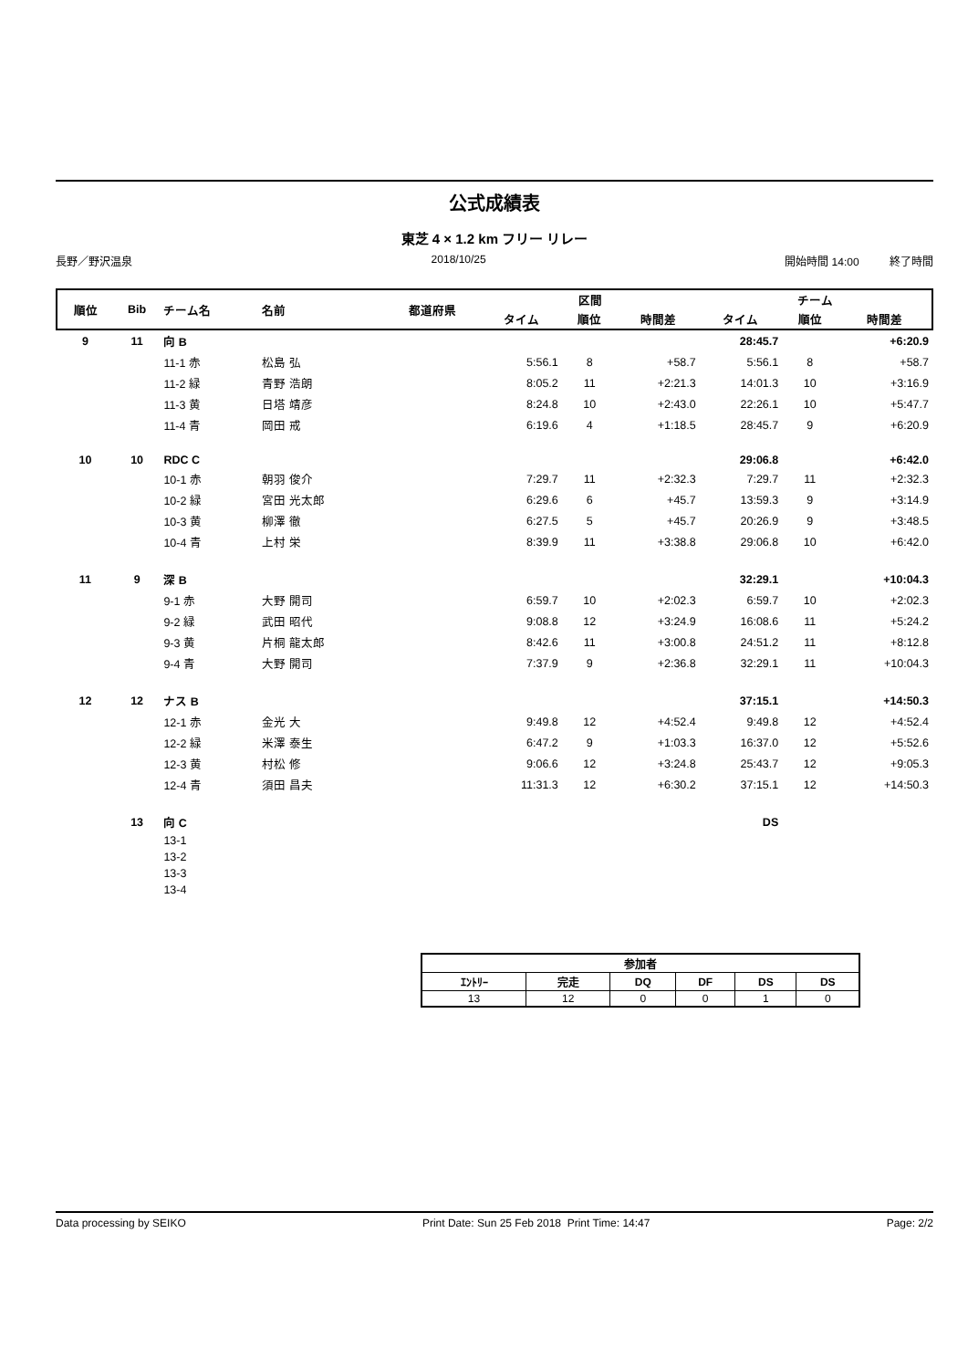公式成績表
東芝 4 × 1.2 km フリー リレー
長野／野沢温泉 2018/10/25 開始時間 14:00 終了時間
| 順位 | Bib | チーム名 | 名前 | 都道府県 | 区間 | | | チーム | | |
| --- | --- | --- | --- | --- | --- | --- | --- | --- | --- | --- |
| | | | | | タイム | 順位 | 時間差 | タイム | 順位 | 時間差 |
| 9 | 11 | 向 B | | | | | | 28:45.7 | | +6:20.9 |
| | | 11-1 赤 | 松島 弘 | | 5:56.1 | 8 | +58.7 | 5:56.1 | 8 | +58.7 |
| | | 11-2 緑 | 青野 浩朗 | | 8:05.2 | 11 | +2:21.3 | 14:01.3 | 10 | +3:16.9 |
| | | 11-3 黄 | 日塔 靖彦 | | 8:24.8 | 10 | +2:43.0 | 22:26.1 | 10 | +5:47.7 |
| | | 11-4 青 | 岡田 戒 | | 6:19.6 | 4 | +1:18.5 | 28:45.7 | 9 | +6:20.9 |
| 10 | 10 | RDC C | | | | | | 29:06.8 | | +6:42.0 |
| | | 10-1 赤 | 朝羽 俊介 | | 7:29.7 | 11 | +2:32.3 | 7:29.7 | 11 | +2:32.3 |
| | | 10-2 緑 | 宮田 光太郎 | | 6:29.6 | 6 | +45.7 | 13:59.3 | 9 | +3:14.9 |
| | | 10-3 黄 | 柳澤 徹 | | 6:27.5 | 5 | +45.7 | 20:26.9 | 9 | +3:48.5 |
| | | 10-4 青 | 上村 栄 | | 8:39.9 | 11 | +3:38.8 | 29:06.8 | 10 | +6:42.0 |
| 11 | 9 | 深 B | | | | | | 32:29.1 | | +10:04.3 |
| | | 9-1 赤 | 大野 開司 | | 6:59.7 | 10 | +2:02.3 | 6:59.7 | 10 | +2:02.3 |
| | | 9-2 緑 | 武田 昭代 | | 9:08.8 | 12 | +3:24.9 | 16:08.6 | 11 | +5:24.2 |
| | | 9-3 黄 | 片桐 龍太郎 | | 8:42.6 | 11 | +3:00.8 | 24:51.2 | 11 | +8:12.8 |
| | | 9-4 青 | 大野 開司 | | 7:37.9 | 9 | +2:36.8 | 32:29.1 | 11 | +10:04.3 |
| 12 | 12 | ナス B | | | | | | 37:15.1 | | +14:50.3 |
| | | 12-1 赤 | 金光 大 | | 9:49.8 | 12 | +4:52.4 | 9:49.8 | 12 | +4:52.4 |
| | | 12-2 緑 | 米澤 泰生 | | 6:47.2 | 9 | +1:03.3 | 16:37.0 | 12 | +5:52.6 |
| | | 12-3 黄 | 村松 修 | | 9:06.6 | 12 | +3:24.8 | 25:43.7 | 12 | +9:05.3 |
| | | 12-4 青 | 須田 昌夫 | | 11:31.3 | 12 | +6:30.2 | 37:15.1 | 12 | +14:50.3 |
| | 13 | 向 C | | | | | | DS | | |
| | | 13-1 | | | | | | | | |
| | | 13-2 | | | | | | | | |
| | | 13-3 | | | | | | | | |
| | | 13-4 | | | | | | | | |
| 参加者 | | | | | |
| --- | --- | --- | --- | --- | --- |
| ｴﾝﾄﾘｰ | 完走 | DQ | DF | DS | DS |
| 13 | 12 | 0 | 0 | 1 | 0 |
Data processing by SEIKO Print Date: Sun 25 Feb 2018 Print Time: 14:47 Page: 2/2